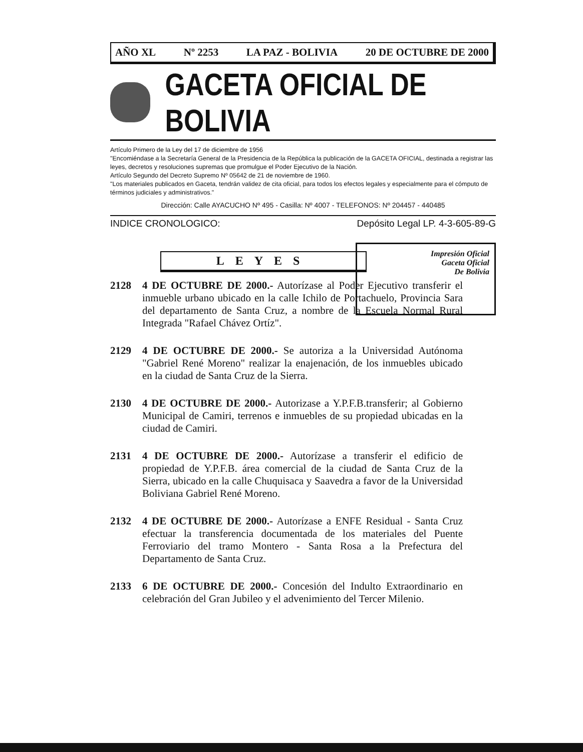AÑO XL Nº 2253 LA PAZ - BOLIVIA 20 DE OCTUBRE DE 2000
GACETA OFICIAL DE BOLIVIA
Artículo Primero de la Ley del 17 de diciembre de 1956
"Encomiéndase a la Secretaría General de la Presidencia de la República la publicación de la GACETA OFICIAL, destinada a registrar las leyes, decretos y resoluciones supremas que promulgue el Poder Ejecutivo de la Nación.
Artículo Segundo del Decreto Supremo Nº 05642 de 21 de noviembre de 1960.
"Los materiales publicados en Gaceta, tendrán validez de cita oficial, para todos los efectos legales y especialmente para el cómputo de términos judiciales y administrativos."
Dirección: Calle AYACUCHO Nº 495 - Casilla: Nº 4007 - TELEFONOS: Nº 204457 - 440485
INDICE CRONOLOGICO: Depósito Legal LP. 4-3-605-89-G
LEYES
Impresión Oficial
Gaceta Oficial
De Bolivia
2128 4 DE OCTUBRE DE 2000.- Autorízase al Poder Ejecutivo transferir el inmueble urbano ubicado en la calle Ichilo de Portachuelo, Provincia Sara del departamento de Santa Cruz, a nombre de la Escuela Normal Rural Integrada "Rafael Chávez Ortíz".
2129 4 DE OCTUBRE DE 2000.- Se autoriza a la Universidad Autónoma "Gabriel René Moreno" realizar la enajenación, de los inmuebles ubicado en la ciudad de Santa Cruz de la Sierra.
2130 4 DE OCTUBRE DE 2000.- Autorizase a Y.P.F.B.transferir; al Gobierno Municipal de Camiri, terrenos e inmuebles de su propiedad ubicadas en la ciudad de Camiri.
2131 4 DE OCTUBRE DE 2000.- Autorízase a transferir el edificio de propiedad de Y.P.F.B. área comercial de la ciudad de Santa Cruz de la Sierra, ubicado en la calle Chuquisaca y Saavedra a favor de la Universidad Boliviana Gabriel René Moreno.
2132 4 DE OCTUBRE DE 2000.- Autorízase a ENFE Residual - Santa Cruz efectuar la transferencia documentada de los materiales del Puente Ferroviario del tramo Montero - Santa Rosa a la Prefectura del Departamento de Santa Cruz.
2133 6 DE OCTUBRE DE 2000.- Concesión del Indulto Extraordinario en celebración del Gran Jubileo y el advenimiento del Tercer Milenio.